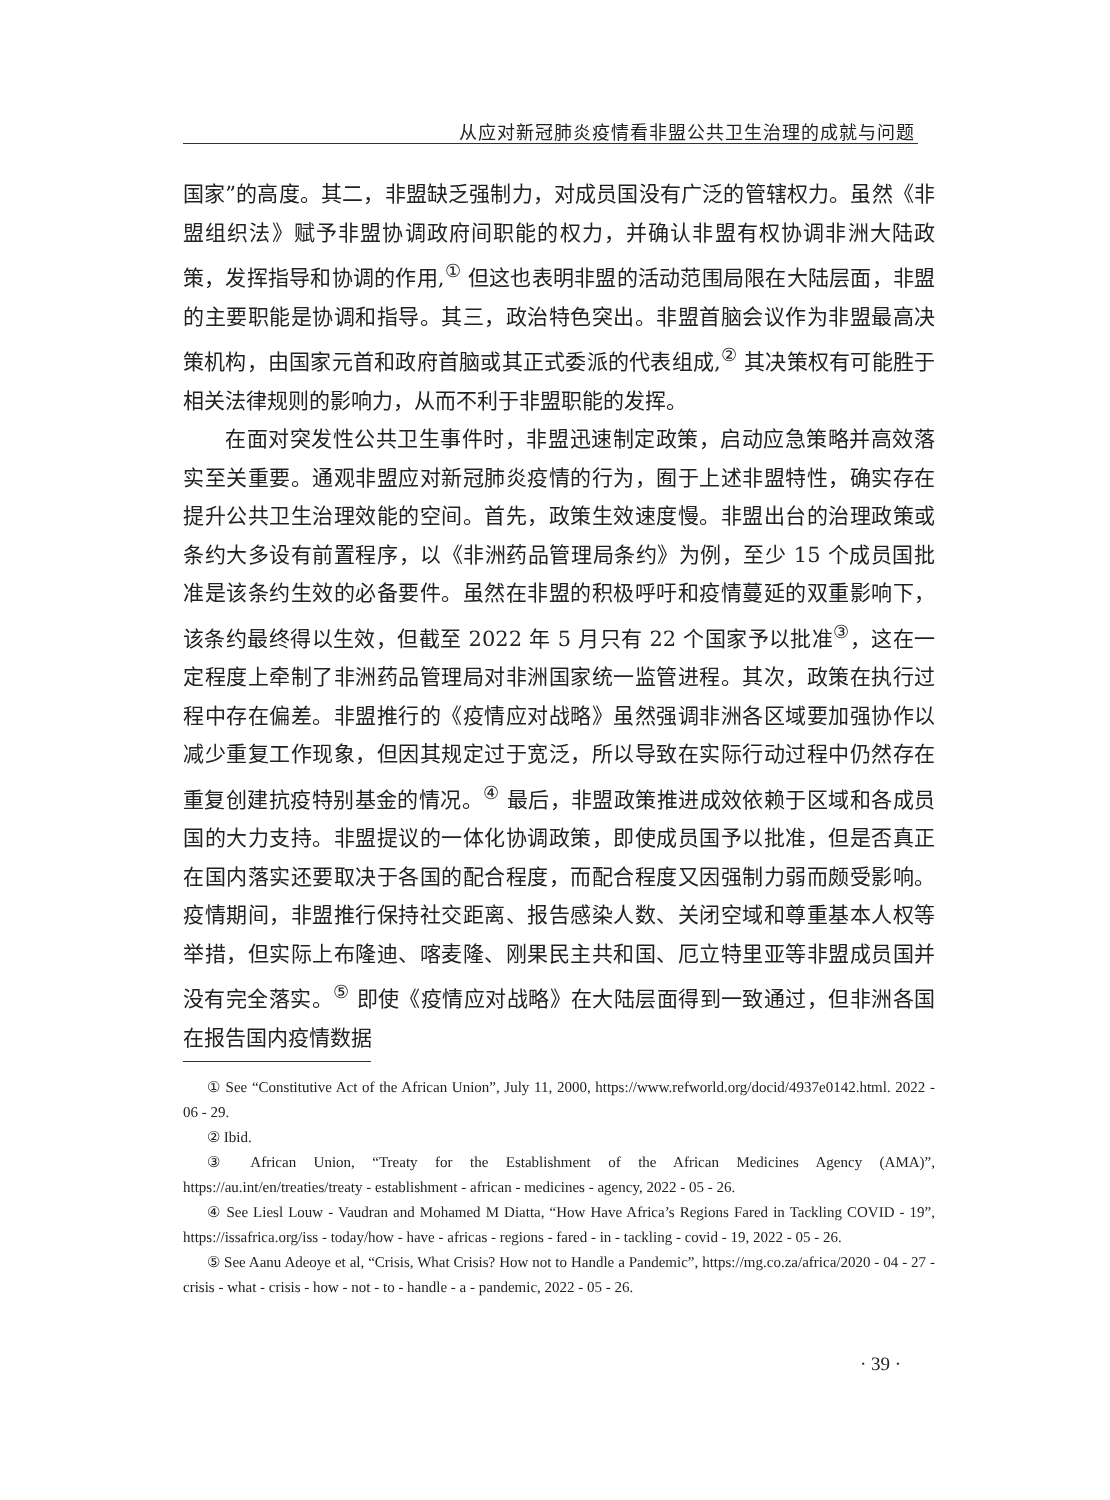从应对新冠肺炎疫情看非盟公共卫生治理的成就与问题
国家”的高度。其二，非盟缺乏强制力，对成员国没有广泛的管辖权力。虽然《非盟组织法》赋予非盟协调政府间职能的权力，并确认非盟有权协调非洲大陆政策，发挥指导和协调的作用,<sup>①</sup> 但这也表明非盟的活动范围局限在大陆层面，非盟的主要职能是协调和指导。其三，政治特色突出。非盟首脑会议作为非盟最高决策机构，由国家元首和政府首脑或其正式委派的代表组成,<sup>②</sup> 其决策权有可能胜于相关法律规则的影响力，从而不利于非盟职能的发挥。
在面对突发性公共卫生事件时，非盟迅速制定政策，启动应急策略并高效落实至关重要。通观非盟应对新冠肺炎疫情的行为，囿于上述非盟特性，确实存在提升公共卫生治理效能的空间。首先，政策生效速度慢。非盟出台的治理政策或条约大多设有前置程序，以《非洲药品管理局条约》为例，至少 15 个成员国批准是该条约生效的必备要件。虽然在非盟的积极呼吁和疫情蔓延的双重影响下，该条约最终得以生效，但截至 2022 年 5 月只有 22 个国家予以批准<sup>③</sup>，这在一定程度上牵制了非洲药品管理局对非洲国家统一监管进程。其次，政策在执行过程中存在偏差。非盟推行的《疫情应对战略》虽然强调非洲各区域要加强协作以减少重复工作现象，但因其规定过于宽泛，所以导致在实际行动过程中仍然存在重复创建抗疫特别基金的情况。<sup>④</sup> 最后，非盟政策推进成效依赖于区域和各成员国的大力支持。非盟提议的一体化协调政策，即使成员国予以批准，但是否真正在国内落实还要取决于各国的配合程度，而配合程度又因强制力弱而颇受影响。疫情期间，非盟推行保持社交距离、报告感染人数、关闭空域和尊重基本人权等举措，但实际上布隆迪、喀麦隆、刚果民主共和国、厄立特里亚等非盟成员国并没有完全落实。<sup>⑤</sup> 即使《疫情应对战略》在大陆层面得到一致通过，但非洲各国在报告国内疫情数据
① See “Constitutive Act of the African Union”, July 11, 2000, https://www.refworld.org/docid/4937e0142.html. 2022 - 06 - 29.
② Ibid.
③ African Union, “Treaty for the Establishment of the African Medicines Agency (AMA)”, https://au.int/en/treaties/treaty - establishment - african - medicines - agency, 2022 - 05 - 26.
④ See Liesl Louw - Vaudran and Mohamed M Diatta, “How Have Africa’s Regions Fared in Tackling COVID - 19”, https://issafrica.org/iss - today/how - have - africas - regions - fared - in - tackling - covid - 19, 2022 - 05 - 26.
⑤ See Aanu Adeoye et al, “Crisis, What Crisis? How not to Handle a Pandemic”, https://mg.co.za/africa/2020 - 04 - 27 - crisis - what - crisis - how - not - to - handle - a - pandemic, 2022 - 05 - 26.
· 39 ·